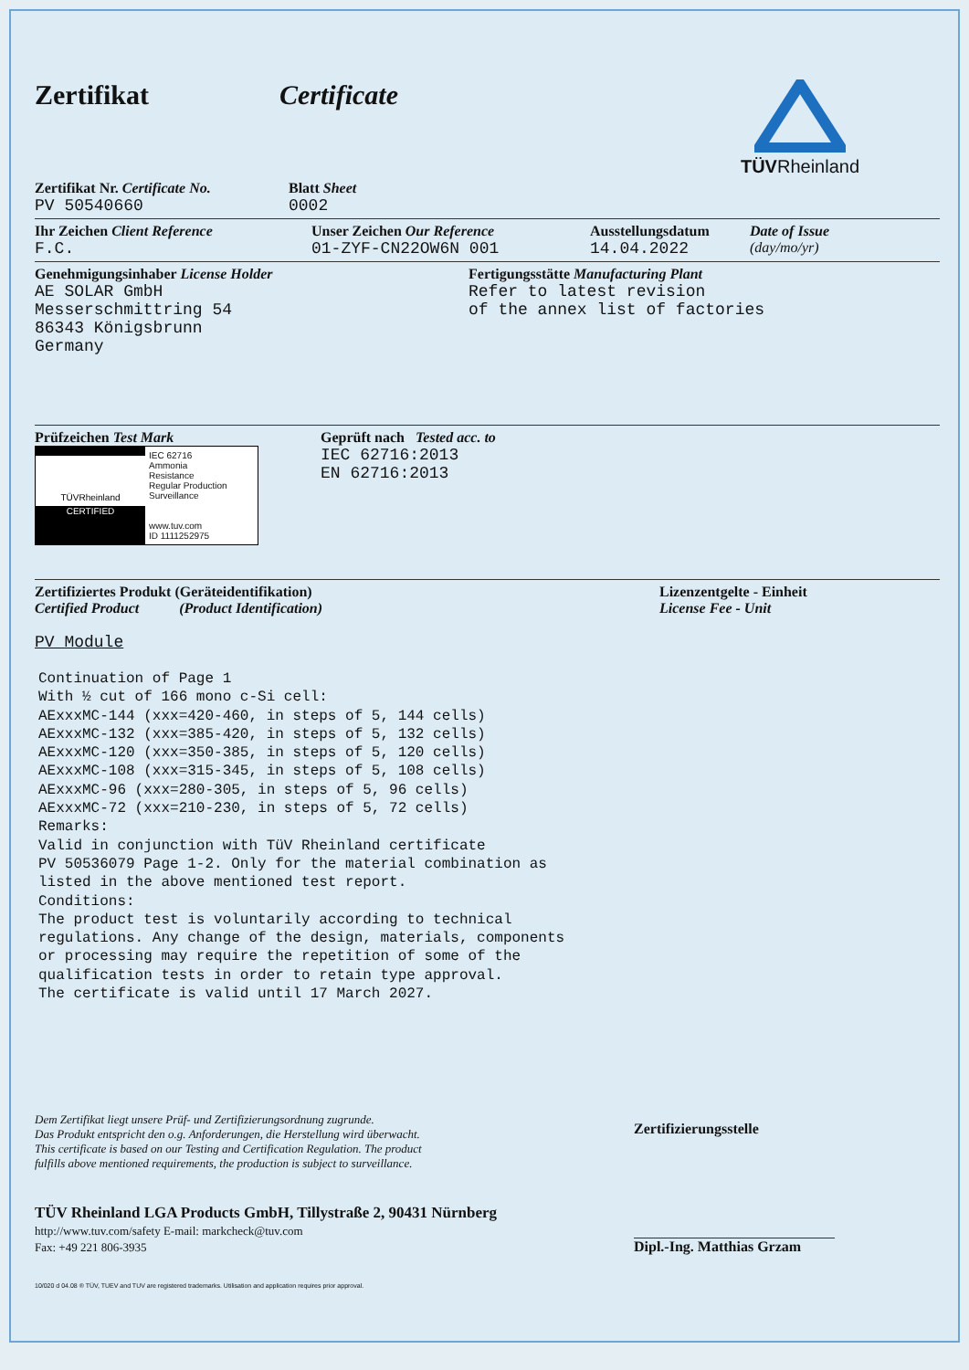Zertifikat Certificate
TÜVRheinland
Zertifikat Nr. Certificate No.
PV 50540660
Blatt Sheet
0002
Ihr Zeichen Client Reference
F.C.
Unser Zeichen Our Reference
01-ZYF-CN22OW6N 001
Ausstellungsdatum
14.04.2022
Date of Issue
(day/mo/yr)
Genehmigungsinhaber License Holder
AE SOLAR GmbH
Messerschmittring 54
86343 Königsbrunn
Germany
Fertigungsstätte Manufacturing Plant
Refer to latest revision
of the annex list of factories
Prüfzeichen Test Mark
TÜVRheinland
CERTIFIED
IEC 62716
Ammonia
Resistance
Regular Production
Surveillance
www.tuv.com
ID 1111252975
Geprüft nach Tested acc. to
IEC 62716:2013
EN 62716:2013
Zertifiziertes Produkt (Geräteidentifikation)
Certified Product (Product Identification)
Lizenzentgelte - Einheit
License Fee - Unit
PV Module
Continuation of Page 1
With ½ cut of 166 mono c-Si cell:
AExxxMC-144 (xxx=420-460, in steps of 5, 144 cells)
AExxxMC-132 (xxx=385-420, in steps of 5, 132 cells)
AExxxMC-120 (xxx=350-385, in steps of 5, 120 cells)
AExxxMC-108 (xxx=315-345, in steps of 5, 108 cells)
AExxxMC-96 (xxx=280-305, in steps of 5, 96 cells)
AExxxMC-72 (xxx=210-230, in steps of 5, 72 cells)
Remarks:
Valid in conjunction with TüV Rheinland certificate
PV 50536079 Page 1-2. Only for the material combination as
listed in the above mentioned test report.
Conditions:
The product test is voluntarily according to technical
regulations. Any change of the design, materials, components
or processing may require the repetition of some of the
qualification tests in order to retain type approval.
The certificate is valid until 17 March 2027.
Dem Zertifikat liegt unsere Prüf- und Zertifizierungsordnung zugrunde.
Das Produkt entspricht den o.g. Anforderungen, die Herstellung wird überwacht.
This certificate is based on our Testing and Certification Regulation. The product
fulfills above mentioned requirements, the production is subject to surveillance.
TÜV Rheinland LGA Products GmbH, Tillystraße 2, 90431 Nürnberg
http://www.tuv.com/safety E-mail: markcheck@tuv.com
Fax: +49 221 806-3935
Zertifizierungsstelle
Dipl.-Ing. Matthias Grzam
10/020 d 04.08 ® TÜV, TUEV and TUV are registered trademarks. Utilisation and application requires prior approval.